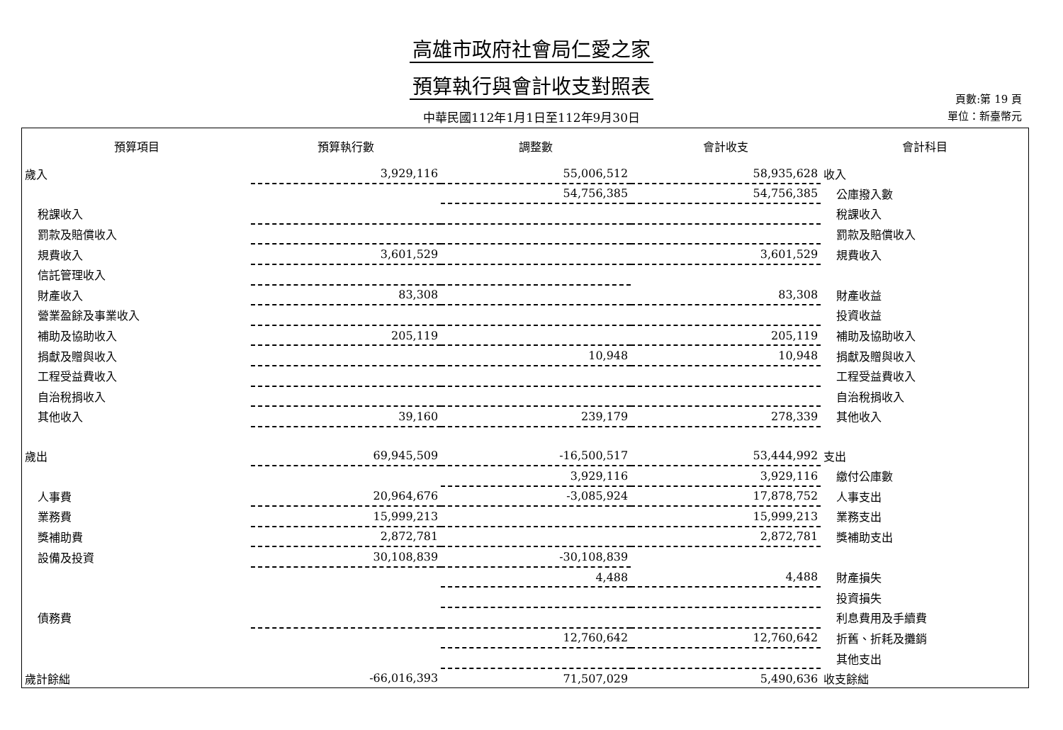高雄市政府社會局仁愛之家
預算執行與會計收支對照表
中華民國112年1月1日至112年9月30日
頁數:第 19 頁
單位：新臺幣元
| 預算項目 | 預算執行數 | 調整數 | 會計收支 | 會計科目 |
| --- | --- | --- | --- | --- |
| 歲入 | 3,929,116 | 55,006,512 | 58,935,628 | 收入 |
| | | 54,756,385 | 54,756,385 | 公庫撥入數 |
| 稅課收入 | | | | 稅課收入 |
| 罰款及賠償收入 | | | | 罰款及賠償收入 |
| 規費收入 | 3,601,529 | | 3,601,529 | 規費收入 |
| 信託管理收入 | | | | |
| 財產收入 | 83,308 | | 83,308 | 財產收益 |
| 營業盈餘及事業收入 | | | | 投資收益 |
| 補助及協助收入 | 205,119 | | 205,119 | 補助及協助收入 |
| 捐獻及贈與收入 | | 10,948 | 10,948 | 捐獻及贈與收入 |
| 工程受益費收入 | | | | 工程受益費收入 |
| 自治稅捐收入 | | | | 自治稅捐收入 |
| 其他收入 | 39,160 | 239,179 | 278,339 | 其他收入 |
| 歲出 | 69,945,509 | -16,500,517 | 53,444,992 | 支出 |
| | | 3,929,116 | 3,929,116 | 繳付公庫數 |
| 人事費 | 20,964,676 | -3,085,924 | 17,878,752 | 人事支出 |
| 業務費 | 15,999,213 | | 15,999,213 | 業務支出 |
| 獎補助費 | 2,872,781 | | 2,872,781 | 獎補助支出 |
| 設備及投資 | 30,108,839 | -30,108,839 | | |
| | | 4,488 | 4,488 | 財產損失 |
| | | | | 投資損失 |
| 債務費 | | | | 利息費用及手續費 |
| | | 12,760,642 | 12,760,642 | 折舊、折耗及攤銷 |
| | | | | 其他支出 |
| 歲計餘絀 | -66,016,393 | 71,507,029 | 5,490,636 | 收支餘絀 |